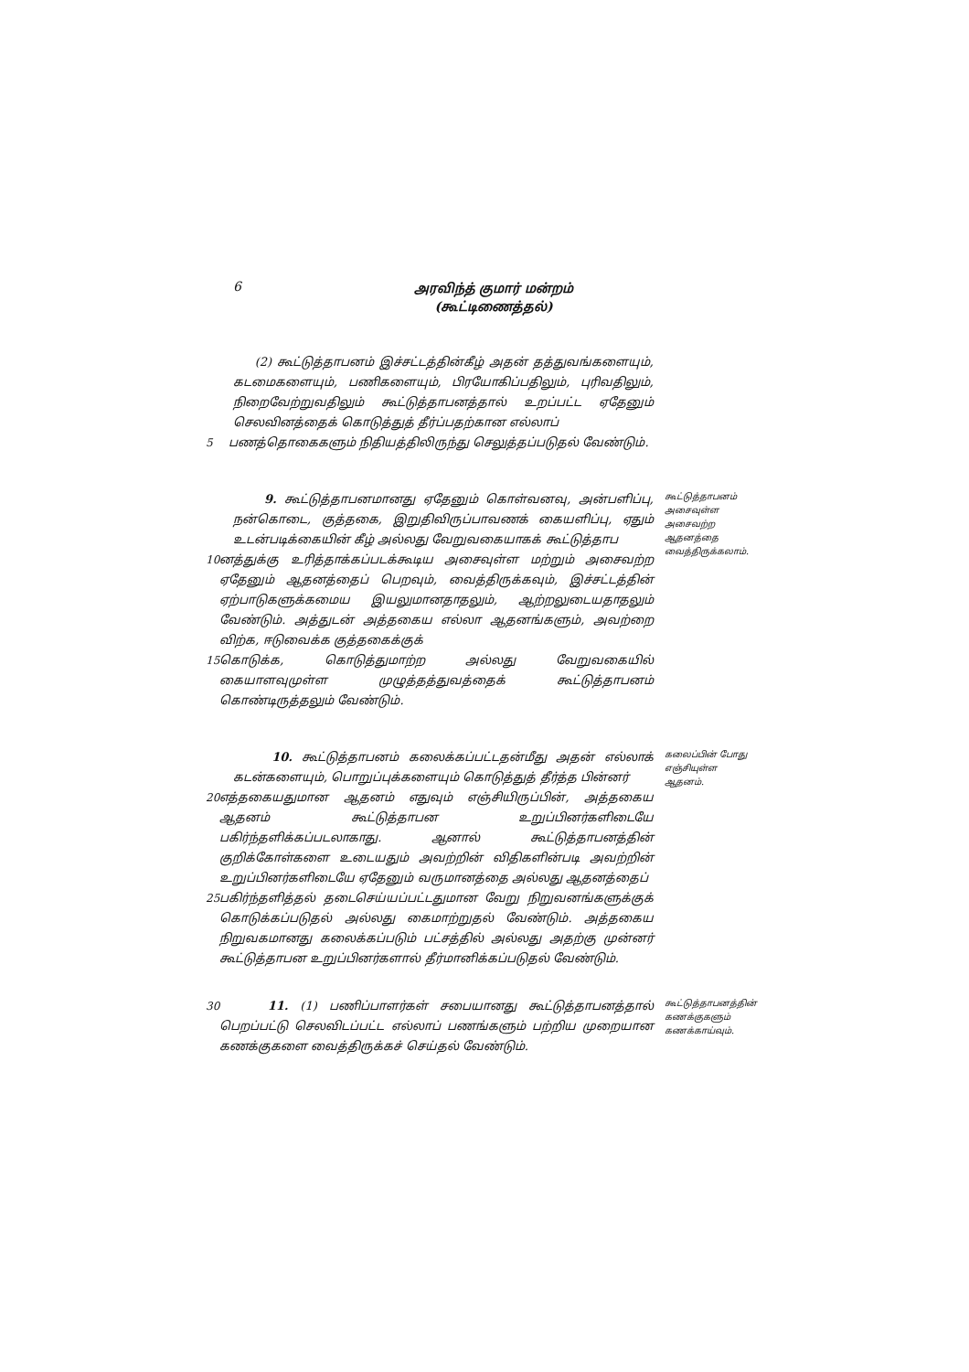6
அரவிந்த் குமார் மன்றம்
(கூட்டிணைத்தல்)
(2) கூட்டுத்தாபனம் இச்சட்டத்தின்கீழ் அதன் தத்துவங்களையும், கடமைகளையும், பணிகளையும், பிரயோகிப்பதிலும், புரிவதிலும், நிறைவேற்றுவதிலும் கூட்டுத்தாபனத்தால் உறப்பட்ட ஏதேனும் செலவினத்தைக் கொடுத்துத் தீர்ப்பதற்கான எல்லாப்
5 பணத்தொகைகளும் நிதியத்திலிருந்து செலுத்தப்படுதல் வேண்டும்.
9. கூட்டுத்தாபனமானது ஏதேனும் கொள்வனவு, அன்பளிப்பு, நன்கொடை, குத்தகை, இறுதிவிருப்பாவணக் கையளிப்பு, ஏதும் உடன்படிக்கையின் கீழ் அல்லது வேறுவகையாகக் கூட்டுத்தாப
10 னத்துக்கு உரித்தாக்கப்படக்கூடிய அசைவுள்ள மற்றும் அசைவற்ற ஏதேனும் ஆதனத்தைப் பெறவும், வைத்திருக்கவும், இச்சட்டத்தின் ஏற்பாடுகளுக்கமைய இயலுமானதாதலும், ஆற்றலுடையதாதலும் வேண்டும். அத்துடன் அத்தகைய எல்லா ஆதனங்களும், அவற்றை விற்க, ஈடுவைக்க குத்தகைக்குக்
15 கொடுக்க, கொடுத்துமாற்ற அல்லது வேறுவகையில் கையாளவுமுள்ள முழுத்தத்துவத்தைக் கூட்டுத்தாபனம் கொண்டிருத்தலும் வேண்டும்.
கூட்டுத்தாபனம் அசைவுள்ள அசைவற்ற ஆதனத்தை வைத்திருக்கலாம்.
10. கூட்டுத்தாபனம் கலைக்கப்பட்டதன்மீது அதன் எல்லாக் கடன்களையும், பொறுப்புக்களையும் கொடுத்துத் தீர்த்த பின்னர்
20 எத்தகையதுமான ஆதனம் எதுவும் எஞ்சியிருப்பின், அத்தகைய ஆதனம் கூட்டுத்தாபன உறுப்பினர்களிடையே பகிர்ந்தளிக்கப்படலாகாது. ஆனால் கூட்டுத்தாபனத்தின் குறிக்கோள்களை உடையதும் அவற்றின் விதிகளின்படி அவற்றின் உறுப்பினர்களிடையே ஏதேனும் வருமானத்தை அல்லது ஆதனத்தைப்
25 பகிர்ந்தளித்தல் தடைசெய்யப்பட்டதுமான வேறு நிறுவனங்களுக்குக் கொடுக்கப்படுதல் அல்லது கைமாற்றுதல் வேண்டும். அத்தகைய நிறுவகமானது கலைக்கப்படும் பட்சத்தில் அல்லது அதற்கு முன்னர் கூட்டுத்தாபன உறுப்பினர்களால் தீர்மானிக்கப்படுதல் வேண்டும்.
கலைப்பின் போது எஞ்சியுள்ள ஆதனம்.
30 11. (1) பணிப்பாளர்கள் சபையானது கூட்டுத்தாபனத்தால் பெறப்பட்டு செலவிடப்பட்ட எல்லாப் பணங்களும் பற்றிய முறையான கணக்குகளை வைத்திருக்கச் செய்தல் வேண்டும்.
கூட்டுத்தாபனத்தின் கணக்குகளும் கணக்காய்வும்.